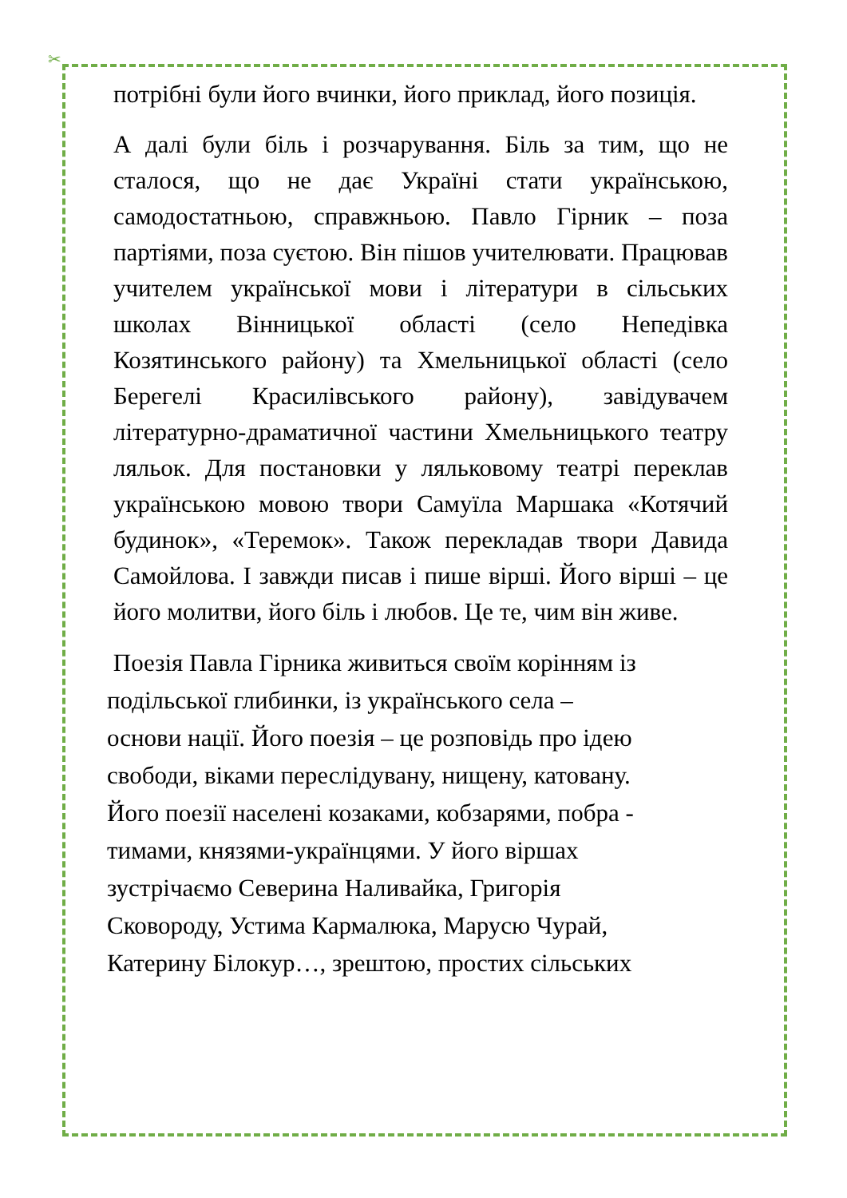✂
потрібні були його вчинки, його приклад, його позиція.
А далі були біль і розчарування. Біль за тим, що не сталося, що не дає Україні стати українською, самодостатньою, справжньою. Павло Гірник – поза партіями, поза суєтою. Він пішов учителювати. Працював учителем української мови і літератури в сільських школах Вінницької області (село Непедівка Козятинського району) та Хмельницької області (село Берегелі Красилівського району), завідувачем літературно-драматичної частини Хмельницького театру ляльок. Для постановки у ляльковому театрі переклав українською мовою твори Самуїла Маршака «Котячий будинок», «Теремок». Також перекладав твори Давида Самойлова. І завжди писав і пише вірші. Його вірші – це його молитви, його біль і любов. Це те, чим він живе.
Поезія Павла Гірника живиться своїм корінням із
подільської глибинки, із українського села –
основи нації. Його поезія – це розповідь про ідею
свободи, віками переслідувану, нищену, катовану.
Його поезії населені козаками, кобзарями, побра -
тимами, князями-українцями. У його віршах
зустрічаємо Северина Наливайка, Григорія
Сковороду, Устима Кармалюка, Марусю Чурай,
Катерину Білокур…, зрештою, простих сільських